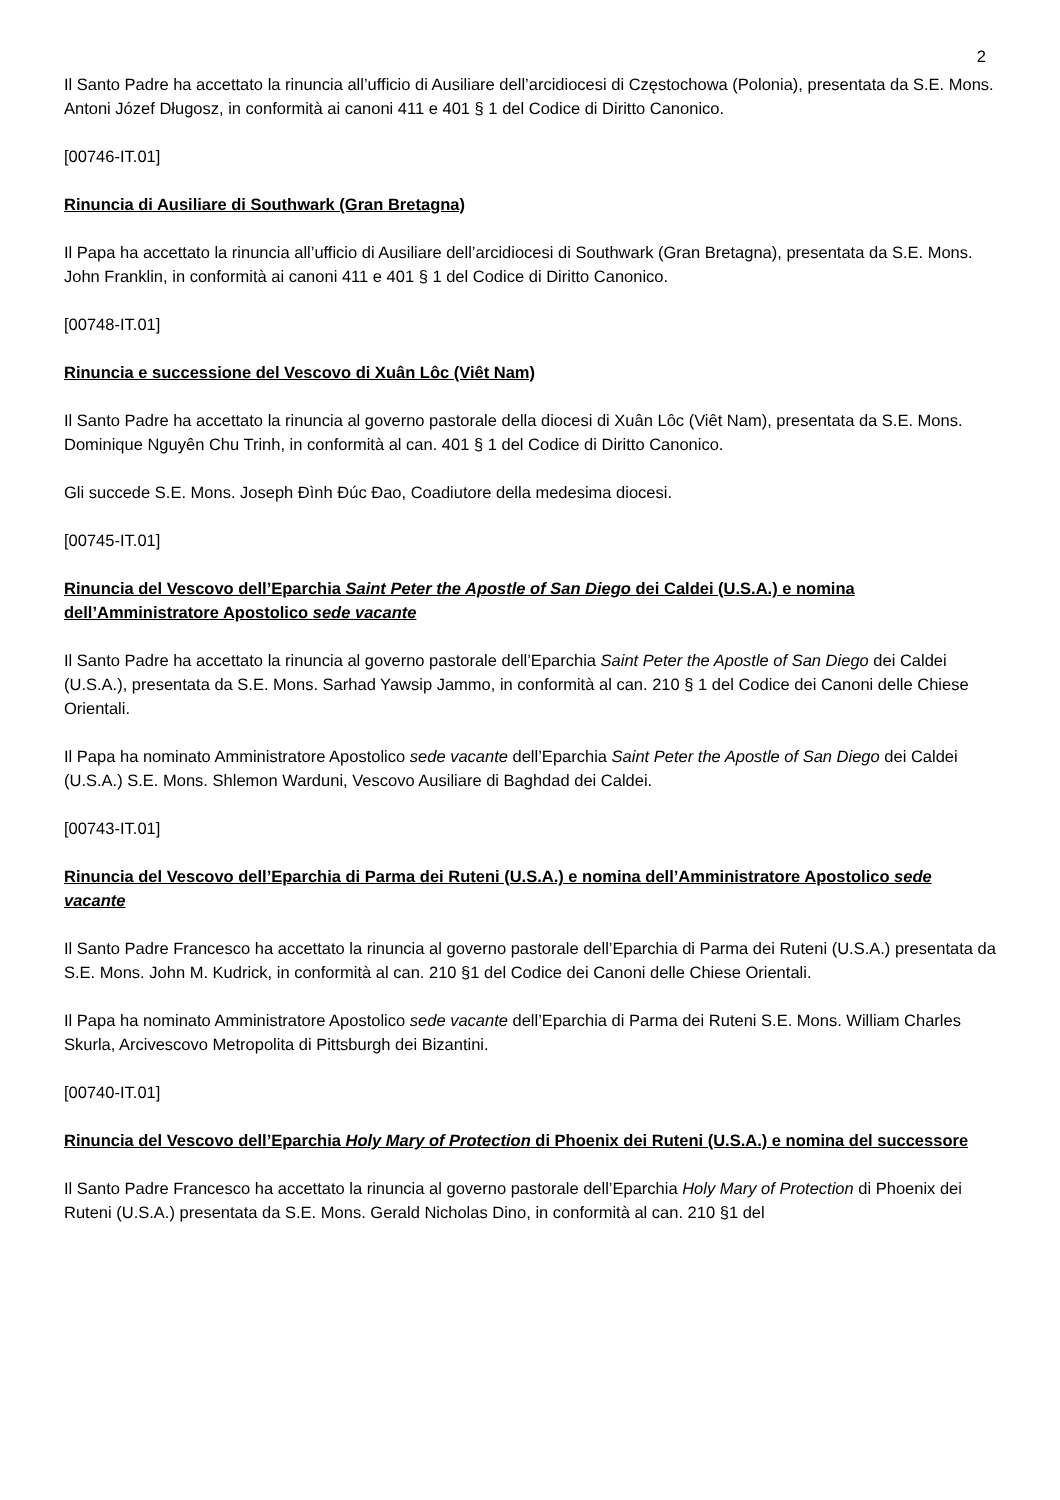2
Il Santo Padre ha accettato la rinuncia all’ufficio di Ausiliare dell’arcidiocesi di Częstochowa (Polonia), presentata da S.E. Mons. Antoni Józef Długosz, in conformità ai canoni 411 e 401 § 1 del Codice di Diritto Canonico.
[00746-IT.01]
Rinuncia di Ausiliare di Southwark (Gran Bretagna)
Il Papa ha accettato la rinuncia all’ufficio di Ausiliare dell’arcidiocesi di Southwark (Gran Bretagna), presentata da S.E. Mons. John Franklin, in conformità ai canoni 411 e 401 § 1 del Codice di Diritto Canonico.
[00748-IT.01]
Rinuncia e successione del Vescovo di Xuân Lôc (Viêt Nam)
Il Santo Padre ha accettato la rinuncia al governo pastorale della diocesi di Xuân Lôc (Viêt Nam), presentata da S.E. Mons. Dominique Nguyên Chu Trinh, in conformità al can. 401 § 1 del Codice di Diritto Canonico.
Gli succede S.E. Mons. Joseph Ðình Ðúc Ðao, Coadiutore della medesima diocesi.
[00745-IT.01]
Rinuncia del Vescovo dell’Eparchia Saint Peter the Apostle of San Diego dei Caldei (U.S.A.) e nomina dell’Amministratore Apostolico sede vacante
Il Santo Padre ha accettato la rinuncia al governo pastorale dell’Eparchia Saint Peter the Apostle of San Diego dei Caldei (U.S.A.), presentata da S.E. Mons. Sarhad Yawsip Jammo, in conformità al can. 210 § 1 del Codice dei Canoni delle Chiese Orientali.
Il Papa ha nominato Amministratore Apostolico sede vacante dell’Eparchia Saint Peter the Apostle of San Diego dei Caldei (U.S.A.) S.E. Mons. Shlemon Warduni, Vescovo Ausiliare di Baghdad dei Caldei.
[00743-IT.01]
Rinuncia del Vescovo dell’Eparchia di Parma dei Ruteni (U.S.A.) e nomina dell’Amministratore Apostolico sede vacante
Il Santo Padre Francesco ha accettato la rinuncia al governo pastorale dell’Eparchia di Parma dei Ruteni (U.S.A.) presentata da S.E. Mons. John M. Kudrick, in conformità al can. 210 §1 del Codice dei Canoni delle Chiese Orientali.
Il Papa ha nominato Amministratore Apostolico sede vacante dell’Eparchia di Parma dei Ruteni S.E. Mons. William Charles Skurla, Arcivescovo Metropolita di Pittsburgh dei Bizantini.
[00740-IT.01]
Rinuncia del Vescovo dell’Eparchia Holy Mary of Protection di Phoenix dei Ruteni (U.S.A.) e nomina del successore
Il Santo Padre Francesco ha accettato la rinuncia al governo pastorale dell’Eparchia Holy Mary of Protection di Phoenix dei Ruteni (U.S.A.) presentata da S.E. Mons. Gerald Nicholas Dino, in conformità al can. 210 §1 del